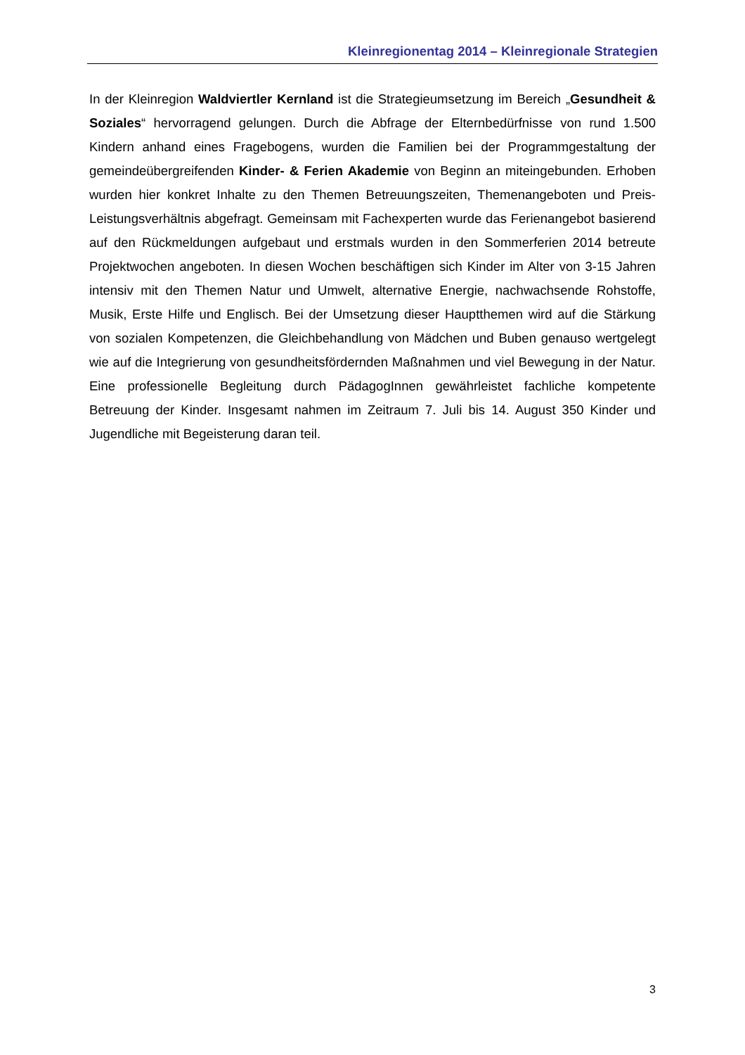Kleinregionentag 2014 – Kleinregionale Strategien
In der Kleinregion Waldviertler Kernland ist die Strategieumsetzung im Bereich „Gesundheit & Soziales“ hervorragend gelungen. Durch die Abfrage der Elternbedürfnisse von rund 1.500 Kindern anhand eines Fragebogens, wurden die Familien bei der Programmgestaltung der gemeindeübergreifenden Kinder- & Ferien Akademie von Beginn an miteingebunden. Erhoben wurden hier konkret Inhalte zu den Themen Betreuungszeiten, Themenangeboten und Preis-Leistungsverhältnis abgefragt. Gemeinsam mit Fachexperten wurde das Ferienangebot basierend auf den Rückmeldungen aufgebaut und erstmals wurden in den Sommerferien 2014 betreute Projektwochen angeboten. In diesen Wochen beschäftigen sich Kinder im Alter von 3-15 Jahren intensiv mit den Themen Natur und Umwelt, alternative Energie, nachwachsende Rohstoffe, Musik, Erste Hilfe und Englisch. Bei der Umsetzung dieser Hauptthemen wird auf die Stärkung von sozialen Kompetenzen, die Gleichbehandlung von Mädchen und Buben genauso wertgelegt wie auf die Integrierung von gesundheitsfördernden Maßnahmen und viel Bewegung in der Natur. Eine professionelle Begleitung durch PädagogInnen gewährleistet fachliche kompetente Betreuung der Kinder. Insgesamt nahmen im Zeitraum 7. Juli bis 14. August 350 Kinder und Jugendliche mit Begeisterung daran teil.
3